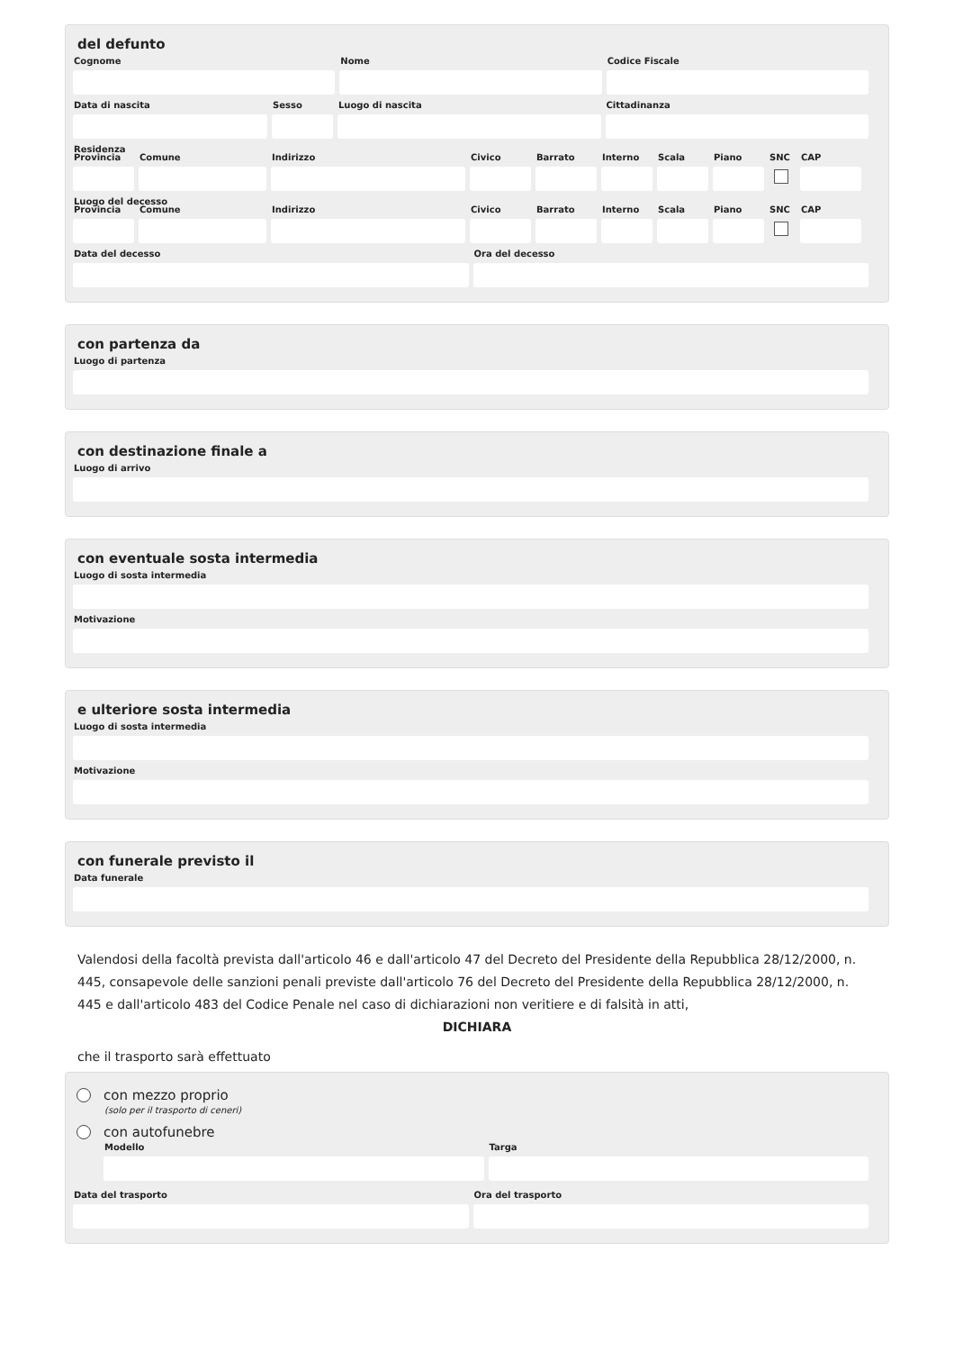del defunto
Cognome Nome Codice Fiscale
Data di nascita Sesso Luogo di nascita Cittadinanza
Residenza
Provincia
Comune Indirizzo Civico Barrato Interno
Scala Piano SNC CAP
Luogo del decesso
Provincia
Comune Indirizzo Civico Barrato Interno
Scala Piano SNC CAP
Data del decesso Ora del decesso
con partenza da
Luogo di partenza
con destinazione finale a
Luogo di arrivo
con eventuale sosta intermedia
Luogo di sosta intermedia
Motivazione
e ulteriore sosta intermedia
Luogo di sosta intermedia
Motivazione
con funerale previsto il
Data funerale
Valendosi della facoltà prevista dall'articolo 46 e dall'articolo 47 del Decreto del Presidente della Repubblica 28/12/2000, n. 445, consapevole delle sanzioni penali previste dall'articolo 76 del Decreto del Presidente della Repubblica 28/12/2000, n. 445 e dall'articolo 483 del Codice Penale nel caso di dichiarazioni non veritiere e di falsità in atti,
DICHIARA
che il trasporto sarà effettuato
con mezzo proprio
(solo per il trasporto di ceneri)
con autofunebre
Modello Targa
Data del trasporto Ora del trasporto